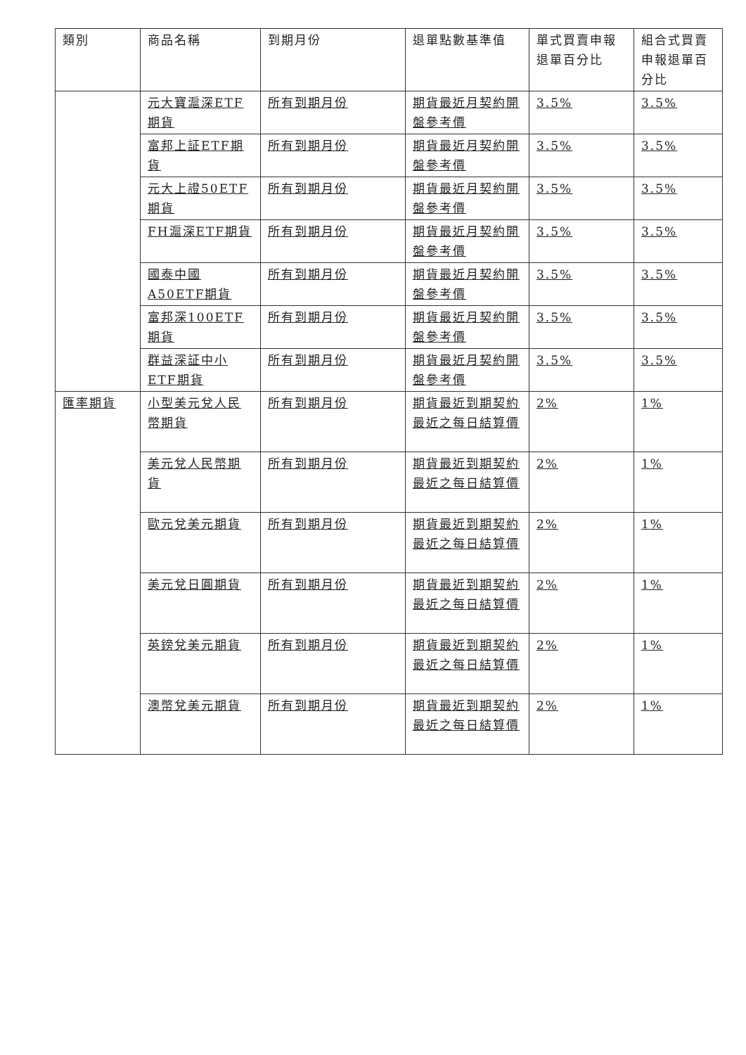| 類別 | 商品名稱 | 到期月份 | 退單點數基準值 | 單式買賣申報退單百分比 | 組合式買賣申報退單百分比 |
| --- | --- | --- | --- | --- | --- |
| | 元大寶滬深ETF期貨 | 所有到期月份 | 期貨最近月契約開盤參考價 | 3.5% | 3.5% |
| | 富邦上証ETF期貨 | 所有到期月份 | 期貨最近月契約開盤參考價 | 3.5% | 3.5% |
| | 元大上證50ETF期貨 | 所有到期月份 | 期貨最近月契約開盤參考價 | 3.5% | 3.5% |
| | FH滬深ETF期貨 | 所有到期月份 | 期貨最近月契約開盤參考價 | 3.5% | 3.5% |
| | 國泰中國A50ETF期貨 | 所有到期月份 | 期貨最近月契約開盤參考價 | 3.5% | 3.5% |
| | 富邦深100ETF期貨 | 所有到期月份 | 期貨最近月契約開盤參考價 | 3.5% | 3.5% |
| | 群益深証中小ETF期貨 | 所有到期月份 | 期貨最近月契約開盤參考價 | 3.5% | 3.5% |
| 匯率期貨 | 小型美元兌人民幣期貨 | 所有到期月份 | 期貨最近到期契約最近之每日結算價 | 2% | 1% |
| | 美元兌人民幣期貨 | 所有到期月份 | 期貨最近到期契約最近之每日結算價 | 2% | 1% |
| | 歐元兌美元期貨 | 所有到期月份 | 期貨最近到期契約最近之每日結算價 | 2% | 1% |
| | 美元兌日圓期貨 | 所有到期月份 | 期貨最近到期契約最近之每日結算價 | 2% | 1% |
| | 英鎊兌美元期貨 | 所有到期月份 | 期貨最近到期契約最近之每日結算價 | 2% | 1% |
| | 澳幣兌美元期貨 | 所有到期月份 | 期貨最近到期契約最近之每日結算價 | 2% | 1% |